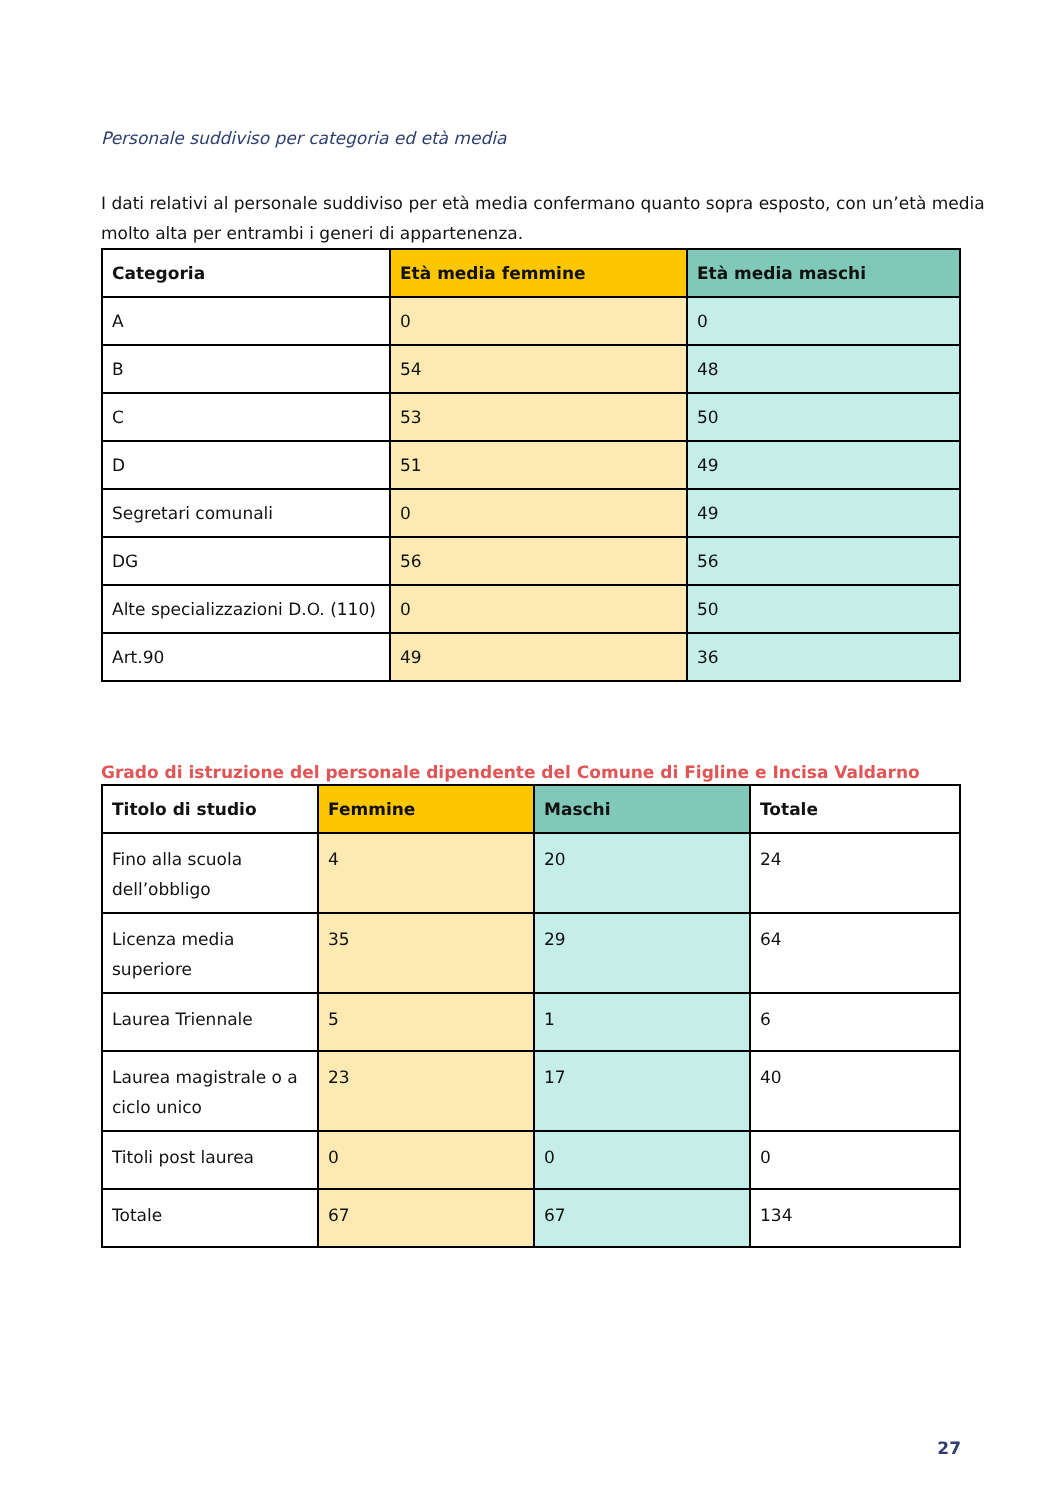Personale suddiviso per categoria ed età media
I dati relativi al personale suddiviso per età media confermano quanto sopra esposto, con un’età media molto alta per entrambi i generi di appartenenza.
| Categoria | Età media femmine | Età media maschi |
| --- | --- | --- |
| A | 0 | 0 |
| B | 54 | 48 |
| C | 53 | 50 |
| D | 51 | 49 |
| Segretari comunali | 0 | 49 |
| DG | 56 | 56 |
| Alte specializzazioni D.O. (110) | 0 | 50 |
| Art.90 | 49 | 36 |
Grado di istruzione del personale dipendente del Comune di Figline e Incisa Valdarno
| Titolo di studio | Femmine | Maschi | Totale |
| --- | --- | --- | --- |
| Fino alla scuola dell’obbligo | 4 | 20 | 24 |
| Licenza media superiore | 35 | 29 | 64 |
| Laurea Triennale | 5 | 1 | 6 |
| Laurea magistrale o a ciclo unico | 23 | 17 | 40 |
| Titoli post laurea | 0 | 0 | 0 |
| Totale | 67 | 67 | 134 |
27